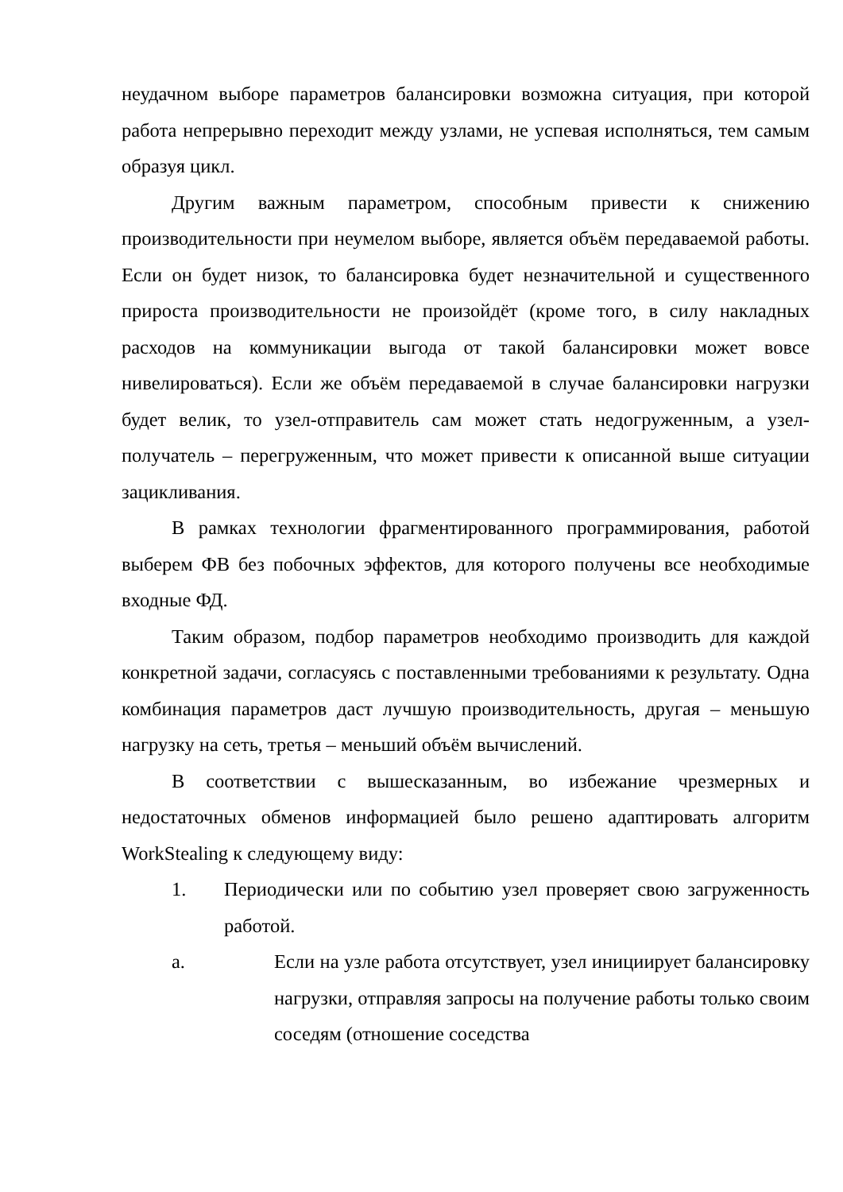неудачном выборе параметров балансировки возможна ситуация, при которой работа непрерывно переходит между узлами, не успевая исполняться, тем самым образуя цикл.
Другим важным параметром, способным привести к снижению производительности при неумелом выборе, является объём передаваемой работы. Если он будет низок, то балансировка будет незначительной и существенного прироста производительности не произойдёт (кроме того, в силу накладных расходов на коммуникации выгода от такой балансировки может вовсе нивелироваться). Если же объём передаваемой в случае балансировки нагрузки будет велик, то узел-отправитель сам может стать недогруженным, а узел-получатель – перегруженным, что может привести к описанной выше ситуации зацикливания.
В рамках технологии фрагментированного программирования, работой выберем ФВ без побочных эффектов, для которого получены все необходимые входные ФД.
Таким образом, подбор параметров необходимо производить для каждой конкретной задачи, согласуясь с поставленными требованиями к результату. Одна комбинация параметров даст лучшую производительность, другая – меньшую нагрузку на сеть, третья – меньший объём вычислений.
В соответствии с вышесказанным, во избежание чрезмерных и недостаточных обменов информацией было решено адаптировать алгоритм WorkStealing к следующему виду:
1. Периодически или по событию узел проверяет свою загруженность работой.
a. Если на узле работа отсутствует, узел инициирует балансировку нагрузки, отправляя запросы на получение работы только своим соседям (отношение соседства